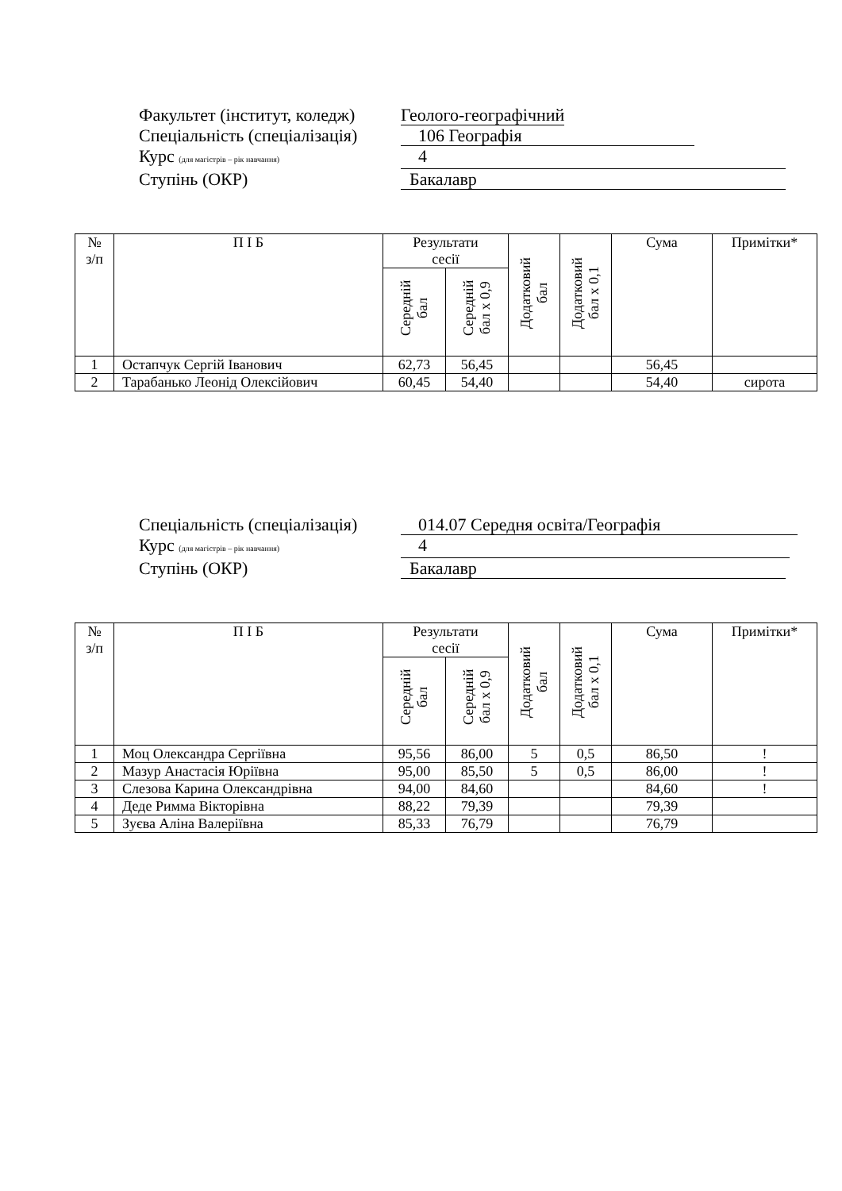Факультет (інститут, коледж) Геолого-географічний
Спеціальність (спеціалізація) 106 Географія
Курс (для магістрів – рік навчання) 4
Ступінь (ОКР) Бакалавр
| № з/п | П І Б | Результати сесії | | Додатковий бал | Додатковий бал х 0,1 | Сума | Примітки* |
| --- | --- | --- | --- | --- | --- | --- | --- |
| | | Середній бал | Середній бал х 0,9 | | | | |
| 1 | Остапчук Сергій Іванович | 62,73 | 56,45 | | | 56,45 | |
| 2 | Тарабанько Леонід Олексійович | 60,45 | 54,40 | | | 54,40 | сирота |
Спеціальність (спеціалізація) 014.07 Середня освіта/Географія
Курс (для магістрів – рік навчання) 4
Ступінь (ОКР) Бакалавр
| № з/п | П І Б | Результати сесії | | Додатковий бал | Додатковий бал х 0,1 | Сума | Примітки* |
| --- | --- | --- | --- | --- | --- | --- | --- |
| | | Середній бал | Середній бал х 0,9 | | | | |
| 1 | Моц Олександра Сергіївна | 95,56 | 86,00 | 5 | 0,5 | 86,50 | ! |
| 2 | Мазур Анастасія Юріївна | 95,00 | 85,50 | 5 | 0,5 | 86,00 | ! |
| 3 | Слезова Карина Олександрівна | 94,00 | 84,60 | | | 84,60 | ! |
| 4 | Деде Римма Вікторівна | 88,22 | 79,39 | | | 79,39 | |
| 5 | Зуєва Аліна Валеріївна | 85,33 | 76,79 | | | 76,79 | |